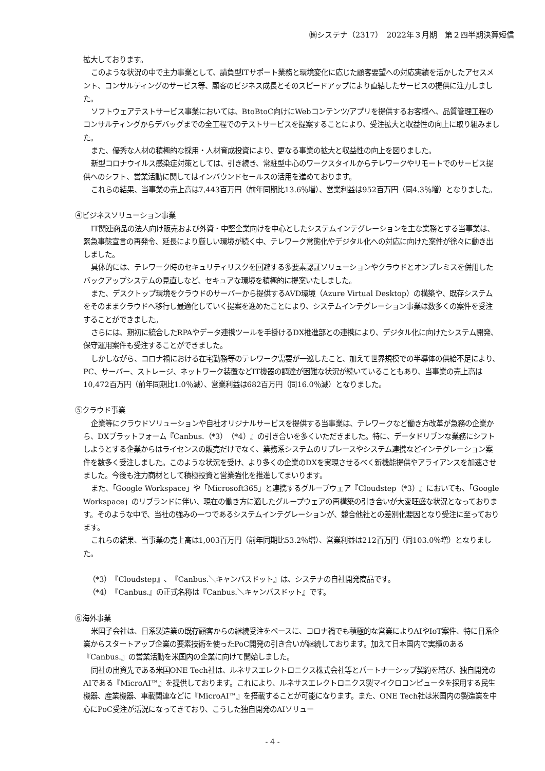㈱システナ（2317）　2022年３月期　第２四半期決算短信
拡大しております。
このような状況の中で主力事業として、請負型ITサポート業務と環境変化に応じた顧客要望への対応実績を活かしたアセスメント、コンサルティングのサービス等、顧客のビジネス成長とそのスピードアップにより直結したサービスの提供に注力しました。
ソフトウェアテストサービス事業においては、BtoBtoC向けにWebコンテンツ/アプリを提供するお客様へ、品質管理工程のコンサルティングからデバッグまでの全工程でのテストサービスを提案することにより、受注拡大と収益性の向上に取り組みました。
また、優秀な人材の積極的な採用・人材育成投資により、更なる事業の拡大と収益性の向上を図りました。
新型コロナウイルス感染症対策としては、引き続き、常駐型中心のワークスタイルからテレワークやリモートでのサービス提供へのシフト、営業活動に関してはインバウンドセールスの活用を進めております。
これらの結果、当事業の売上高は7,443百万円（前年同期比13.6％増）、営業利益は952百万円（同4.3％増）となりました。
④ビジネスソリューション事業
IT関連商品の法人向け販売および外資・中堅企業向けを中心としたシステムインテグレーションを主な業務とする当事業は、緊急事態宣言の再発令、延長により厳しい環境が続く中、テレワーク常態化やデジタル化への対応に向けた案件が徐々に動き出しました。
具体的には、テレワーク時のセキュリティリスクを回避する多要素認証ソリューションやクラウドとオンプレミスを併用したバックアップシステムの見直しなど、セキュアな環境を積極的に提案いたしました。
また、デスクトップ環境をクラウドのサーバーから提供するAVD環境（Azure Virtual Desktop）の構築や、既存システムをそのままクラウドへ移行し最適化していく提案を進めたことにより、システムインテグレーション事業は数多くの案件を受注することができました。
さらには、期初に統合したRPAやデータ連携ツールを手掛けるDX推進部との連携により、デジタル化に向けたシステム開発、保守運用案件も受注することができました。
しかしながら、コロナ禍における在宅勤務等のテレワーク需要が一巡したこと、加えて世界規模での半導体の供給不足により、PC、サーバー、ストレージ、ネットワーク装置などIT機器の調達が困難な状況が続いていることもあり、当事業の売上高は10,472百万円（前年同期比1.0％減）、営業利益は682百万円（同16.0％減）となりました。
⑤クラウド事業
企業等にクラウドソリューションや自社オリジナルサービスを提供する当事業は、テレワークなど働き方改革が急務の企業から、DXプラットフォーム『Canbus.（*3）（*4）』の引き合いを多くいただきました。特に、データドリブンな業務にシフトしようとする企業からはライセンスの販売だけでなく、業務系システムのリプレースやシステム連携などインテグレーション案件を数多く受注しました。このような状況を受け、より多くの企業のDXを実現させるべく新機能提供やアライアンスを加速させました。今後も注力商材として積極投資と営業強化を推進してまいります。
また、「Google Workspace」や「Microsoft365」と連携するグループウェア『Cloudstep（*3）』においても、「Google Workspace」のリブランドに伴い、現在の働き方に適したグループウェアの再構築の引き合いが大変旺盛な状況となっております。そのような中で、当社の強みの一つであるシステムインテグレーションが、競合他社との差別化要因となり受注に至っております。
これらの結果、当事業の売上高は1,003百万円（前年同期比53.2％増）、営業利益は212百万円（同103.0％増）となりました。
（*3）『Cloudstep』、『Canbus.＼キャンバスドット』は、システナの自社開発商品です。
（*4）『Canbus.』の正式名称は『Canbus.＼キャンバスドット』です。
⑥海外事業
米国子会社は、日系製造業の既存顧客からの継続受注をベースに、コロナ禍でも積極的な営業によりAIやIoT案件、特に日系企業からスタートアップ企業の要素技術を使ったPoC開発の引き合いが継続しております。加えて日本国内で実績のある『Canbus.』の営業活動を米国内の企業に向けて開始しました。
同社の出資先である米国ONE Tech社は、ルネサスエレクトロニクス株式会社等とパートナーシップ契約を結び、独自開発のAIである『MicroAI™』を提供しております。これにより、ルネサスエレクトロニクス製マイクロコンピュータを採用する民生機器、産業機器、車載関連などに『MicroAI™』を搭載することが可能になります。また、ONE Tech社は米国内の製造業を中心にPoC受注が活況になってきており、こうした独自開発のAIソリュー
- 4 -